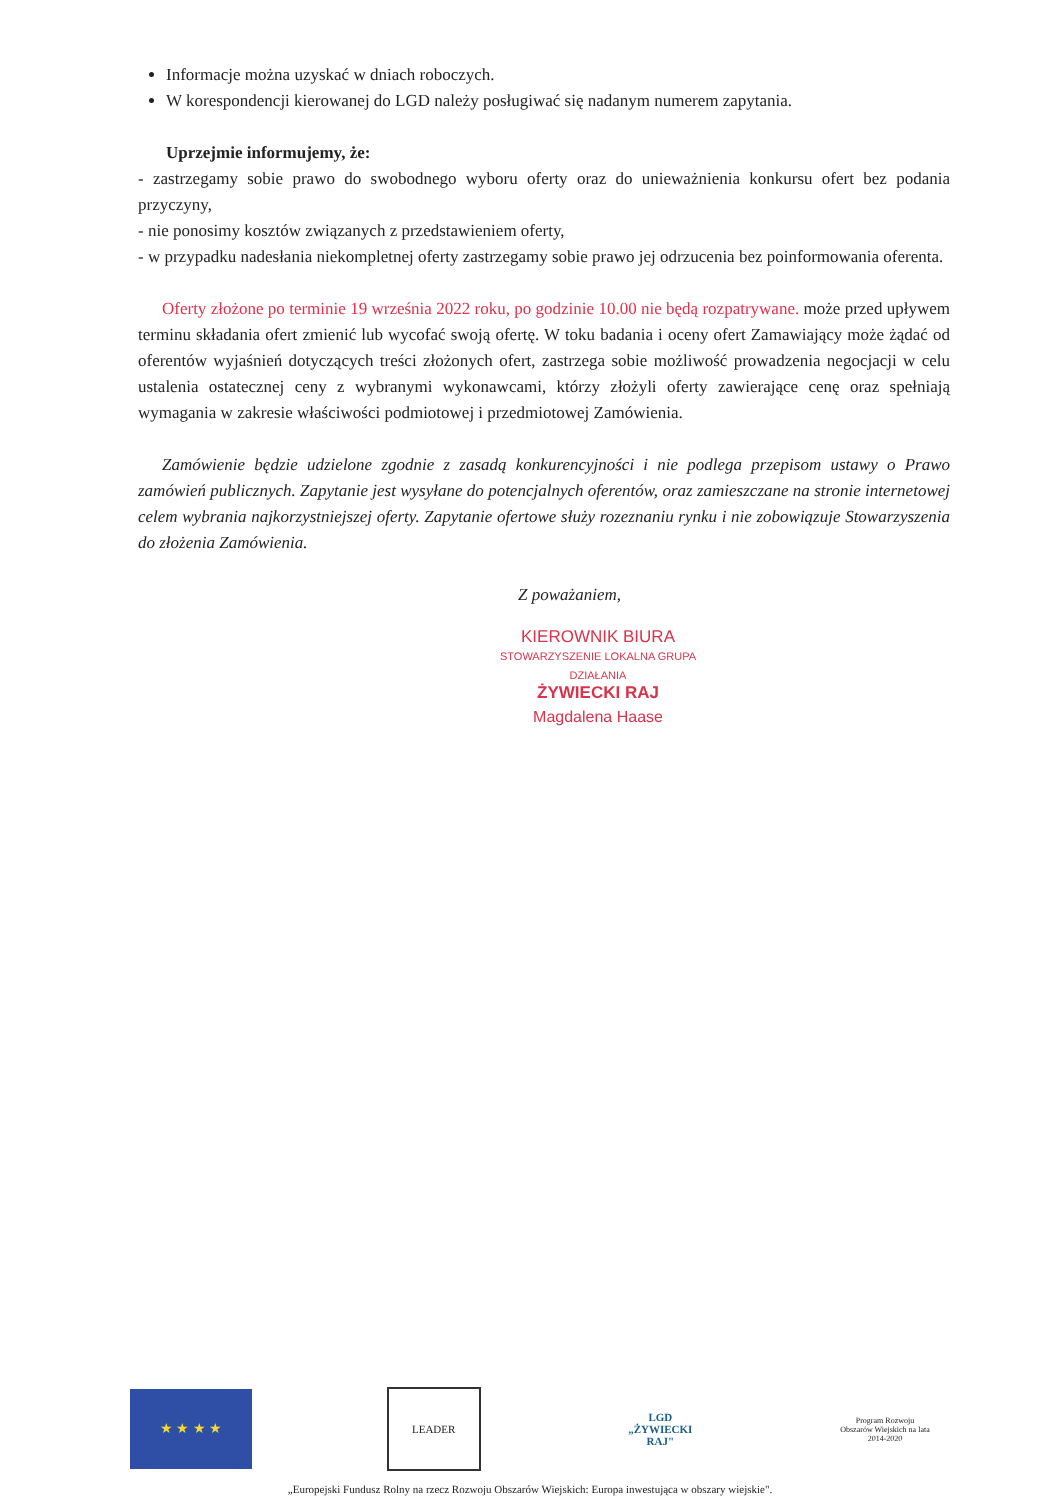Informacje można uzyskać w dniach roboczych.
W korespondencji kierowanej do LGD należy posługiwać się nadanym numerem zapytania.
Uprzejmie informujemy, że:
- zastrzegamy sobie prawo do swobodnego wyboru oferty oraz do unieważnienia konkursu ofert bez podania przyczyny,
- nie ponosimy kosztów związanych z przedstawieniem oferty,
- w przypadku nadesłania niekompletnej oferty zastrzegamy sobie prawo jej odrzucenia bez poinformowania oferenta.
Oferty złożone po terminie 19 września 2022 roku, po godzinie 10.00 nie będą rozpatrywane. może przed upływem terminu składania ofert zmienić lub wycofać swoją ofertę. W toku badania i oceny ofert Zamawiający może żądać od oferentów wyjaśnień dotyczących treści złożonych ofert, zastrzega sobie możliwość prowadzenia negocjacji w celu ustalenia ostatecznej ceny z wybranymi wykonawcami, którzy złożyli oferty zawierające cenę oraz spełniają wymagania w zakresie właściwości podmiotowej i przedmiotowej Zamówienia.
Zamówienie będzie udzielone zgodnie z zasadą konkurencyjności i nie podlega przepisom ustawy o Prawo zamówień publicznych. Zapytanie jest wysyłane do potencjalnych oferentów, oraz zamieszczane na stronie internetowej celem wybrania najkorzystniejszej oferty. Zapytanie ofertowe służy rozeznaniu rynku i nie zobowiązuje Stowarzyszenia do złożenia Zamówienia.
Z poważaniem,
KIEROWNIK BIURA
STOWARZYSZENIE LOKALNA GRUPA DZIAŁANIA
ŻYWIECKI RAJ
Magdalena Haase
★ ★ ★ ★
LEADER
LGD „ŻYWIECKI RAJ"
Program Rozwoju Obszarów Wiejskich na lata 2014-2020
„Europejski Fundusz Rolny na rzecz Rozwoju Obszarów Wiejskich: Europa inwestująca w obszary wiejskie".